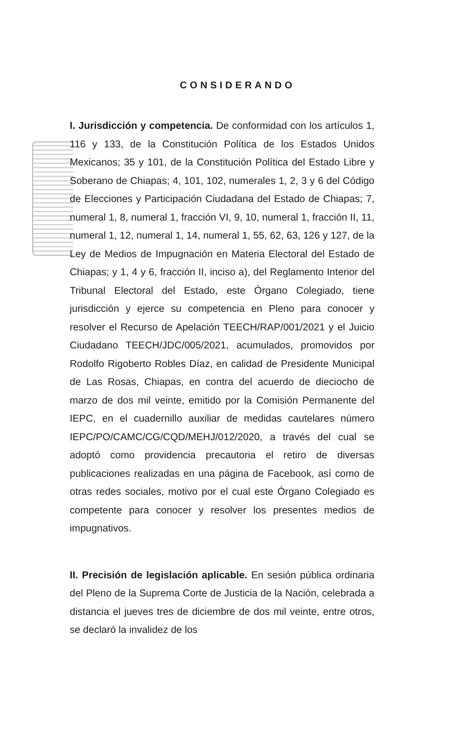CONSIDERANDO
I. Jurisdicción y competencia. De conformidad con los artículos 1, 116 y 133, de la Constitución Política de los Estados Unidos Mexicanos; 35 y 101, de la Constitución Política del Estado Libre y Soberano de Chiapas; 4, 101, 102, numerales 1, 2, 3 y 6 del Código de Elecciones y Participación Ciudadana del Estado de Chiapas; 7, numeral 1, 8, numeral 1, fracción VI, 9, 10, numeral 1, fracción II, 11, numeral 1, 12, numeral 1, 14, numeral 1, 55, 62, 63, 126 y 127, de la Ley de Medios de Impugnación en Materia Electoral del Estado de Chiapas; y 1, 4 y 6, fracción II, inciso a), del Reglamento Interior del Tribunal Electoral del Estado, este Órgano Colegiado, tiene jurisdicción y ejerce su competencia en Pleno para conocer y resolver el Recurso de Apelación TEECH/RAP/001/2021 y el Juicio Ciudadano TEECH/JDC/005/2021, acumulados, promovidos por Rodolfo Rigoberto Robles Díaz, en calidad de Presidente Municipal de Las Rosas, Chiapas, en contra del acuerdo de dieciocho de marzo de dos mil veinte, emitido por la Comisión Permanente del IEPC, en el cuadernillo auxiliar de medidas cautelares número IEPC/PO/CAMC/CG/CQD/MEHJ/012/2020, a través del cual se adoptó como providencia precautoria el retiro de diversas publicaciones realizadas en una página de Facebook, así como de otras redes sociales, motivo por el cual este Órgano Colegiado es competente para conocer y resolver los presentes medios de impugnativos.
II. Precisión de legislación aplicable. En sesión pública ordinaria del Pleno de la Suprema Corte de Justicia de la Nación, celebrada a distancia el jueves tres de diciembre de dos mil veinte, entre otros, se declaró la invalidez de los